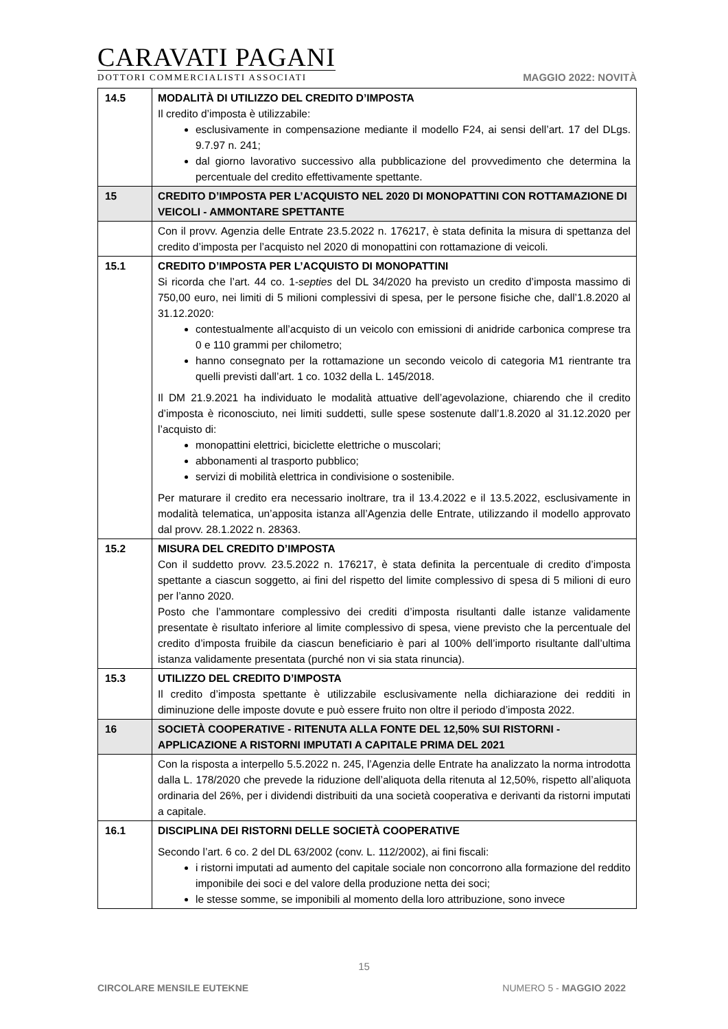CARAVATI PAGANI
DOTTORI COMMERCIALISTI ASSOCIATI
MAGGIO 2022: NOVITÀ
| 14.5 | MODALITÀ DI UTILIZZO DEL CREDITO D’IMPOSTA Il credito d’imposta è utilizzabile: esclusivamente in compensazione mediante il modello F24, ai sensi dell’art. 17 del DLgs. 9.7.97 n. 241; dal giorno lavorativo successivo alla pubblicazione del provvedimento che determina la percentuale del credito effettivamente spettante. |
| 15 | CREDITO D’IMPOSTA PER L’ACQUISTO NEL 2020 DI MONOPATTINI CON ROTTAMAZIONE DI VEICOLI - AMMONTARE SPETTANTE |
| | Con il provv. Agenzia delle Entrate 23.5.2022 n. 176217, è stata definita la misura di spettanza del credito d’imposta per l’acquisto nel 2020 di monopattini con rottamazione di veicoli. |
| 15.1 | CREDITO D’IMPOSTA PER L’ACQUISTO DI MONOPATTINI Si ricorda che l’art. 44 co. 1- septies del DL 34/2020 ha previsto un credito d’imposta massimo di 750,00 euro, nei limiti di 5 milioni complessivi di spesa, per le persone fisiche che, dall’1.8.2020 al 31.12.2020: contestualmente all’acquisto di un veicolo con emissioni di anidride carbonica comprese tra 0 e 110 grammi per chilometro; hanno consegnato per la rottamazione un secondo veicolo di categoria M1 rientrante tra quelli previsti dall’art. 1 co. 1032 della L. 145/2018. Il DM 21.9.2021 ha individuato le modalità attuative dell’agevolazione, chiarendo che il credito d’imposta è riconosciuto, nei limiti suddetti, sulle spese sostenute dall’1.8.2020 al 31.12.2020 per l’acquisto di: monopattini elettrici, biciclette elettriche o muscolari; abbonamenti al trasporto pubblico; servizi di mobilità elettrica in condivisione o sostenibile. Per maturare il credito era necessario inoltrare, tra il 13.4.2022 e il 13.5.2022, esclusivamente in modalità telematica, un’apposita istanza all’Agenzia delle Entrate, utilizzando il modello approvato dal provv. 28.1.2022 n. 28363. |
| 15.2 | MISURA DEL CREDITO D’IMPOSTA Con il suddetto provv. 23.5.2022 n. 176217, è stata definita la percentuale di credito d’imposta spettante a ciascun soggetto, ai fini del rispetto del limite complessivo di spesa di 5 milioni di euro per l’anno 2020. Posto che l’ammontare complessivo dei crediti d’imposta risultanti dalle istanze validamente presentate è risultato inferiore al limite complessivo di spesa, viene previsto che la percentuale del credito d’imposta fruibile da ciascun beneficiario è pari al 100% dell’importo risultante dall’ultima istanza validamente presentata (purché non vi sia stata rinuncia). |
| 15.3 | UTILIZZO DEL CREDITO D’IMPOSTA Il credito d’imposta spettante è utilizzabile esclusivamente nella dichiarazione dei redditi in diminuzione delle imposte dovute e può essere fruito non oltre il periodo d’imposta 2022. |
| 16 | SOCIETÀ COOPERATIVE - RITENUTA ALLA FONTE DEL 12,50% SUI RISTORNI - APPLICAZIONE A RISTORNI IMPUTATI A CAPITALE PRIMA DEL 2021 |
| | Con la risposta a interpello 5.5.2022 n. 245, l’Agenzia delle Entrate ha analizzato la norma introdotta dalla L. 178/2020 che prevede la riduzione dell’aliquota della ritenuta al 12,50%, rispetto all’aliquota ordinaria del 26%, per i dividendi distribuiti da una società cooperativa e derivanti da ristorni imputati a capitale. |
| 16.1 | DISCIPLINA DEI RISTORNI DELLE SOCIETÀ COOPERATIVE Secondo l’art. 6 co. 2 del DL 63/2002 (conv. L. 112/2002), ai fini fiscali: i ristorni imputati ad aumento del capitale sociale non concorrono alla formazione del reddito imponibile dei soci e del valore della produzione netta dei soci; le stesse somme, se imponibili al momento della loro attribuzione, sono invece |
15
CIRCOLARE MENSILE EUTEKNE NUMERO 5 - MAGGIO 2022